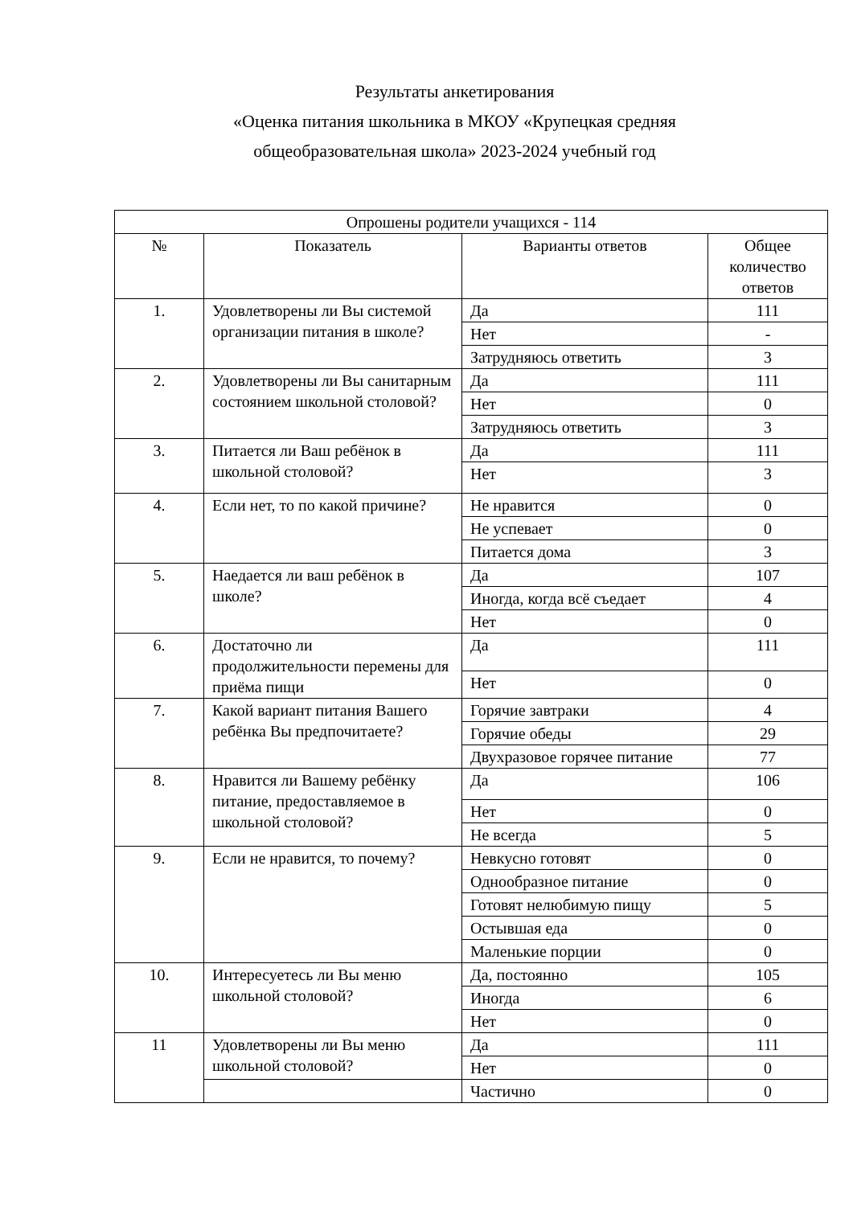Результаты анкетирования
«Оценка питания школьника в МКОУ «Крупецкая средняя
общеобразовательная школа» 2023-2024 учебный год
| Опрошены родители учащихся - 114 | | | |
| --- | --- | --- | --- |
| № | Показатель | Варианты ответов | Общее количество ответов |
| 1. | Удовлетворены ли Вы системой организации питания в школе? | Да | 111 |
| | | Нет | - |
| | | Затрудняюсь ответить | 3 |
| 2. | Удовлетворены ли Вы санитарным состоянием школьной столовой? | Да | 111 |
| | | Нет | 0 |
| | | Затрудняюсь ответить | 3 |
| 3. | Питается ли Ваш ребёнок в школьной столовой? | Да | 111 |
| | | Нет | 3 |
| 4. | Если нет, то по какой причине? | Не нравится | 0 |
| | | Не успевает | 0 |
| | | Питается дома | 3 |
| 5. | Наедается ли ваш ребёнок в школе? | Да | 107 |
| | | Иногда, когда всё съедает | 4 |
| | | Нет | 0 |
| 6. | Достаточно ли продолжительности перемены для приёма пищи | Да | 111 |
| | | Нет | 0 |
| 7. | Какой вариант питания Вашего ребёнка Вы предпочитаете? | Горячие завтраки | 4 |
| | | Горячие обеды | 29 |
| | | Двухразовое горячее питание | 77 |
| 8. | Нравится ли Вашему ребёнку питание, предоставляемое в школьной столовой? | Да | 106 |
| | | Нет | 0 |
| | | Не всегда | 5 |
| 9. | Если не нравится, то почему? | Невкусно готовят | 0 |
| | | Однообразное питание | 0 |
| | | Готовят нелюбимую пищу | 5 |
| | | Остывшая еда | 0 |
| | | Маленькие порции | 0 |
| 10. | Интересуетесь ли Вы меню школьной столовой? | Да, постоянно | 105 |
| | | Иногда | 6 |
| | | Нет | 0 |
| 11 | Удовлетворены ли Вы меню школьной столовой? | Да | 111 |
| | | Нет | 0 |
| | | Частично | 0 |